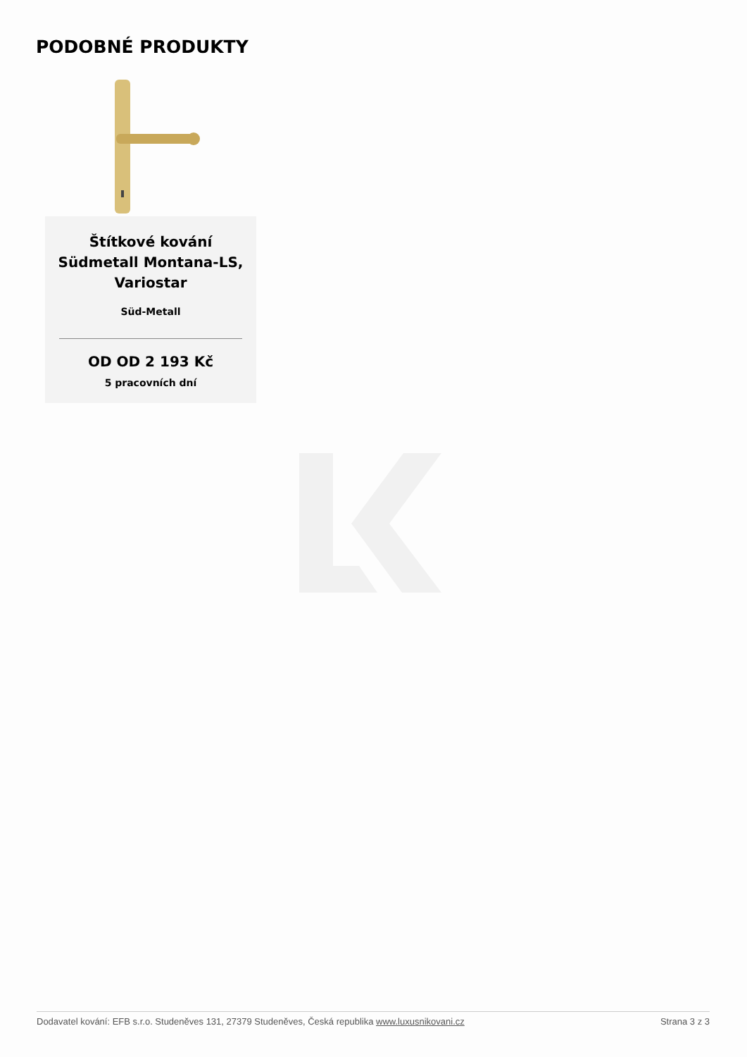PODOBNÉ PRODUKTY
Štítkové kování Südmetall Montana-LS, Variostar
Süd-Metall
OD OD 2 193 Kč
5 pracovních dní
Dodavatel kování: EFB s.r.o. Studeněves 131, 27379 Studeněves, Česká republika www.luxusnikovani.cz Strana 3 z 3